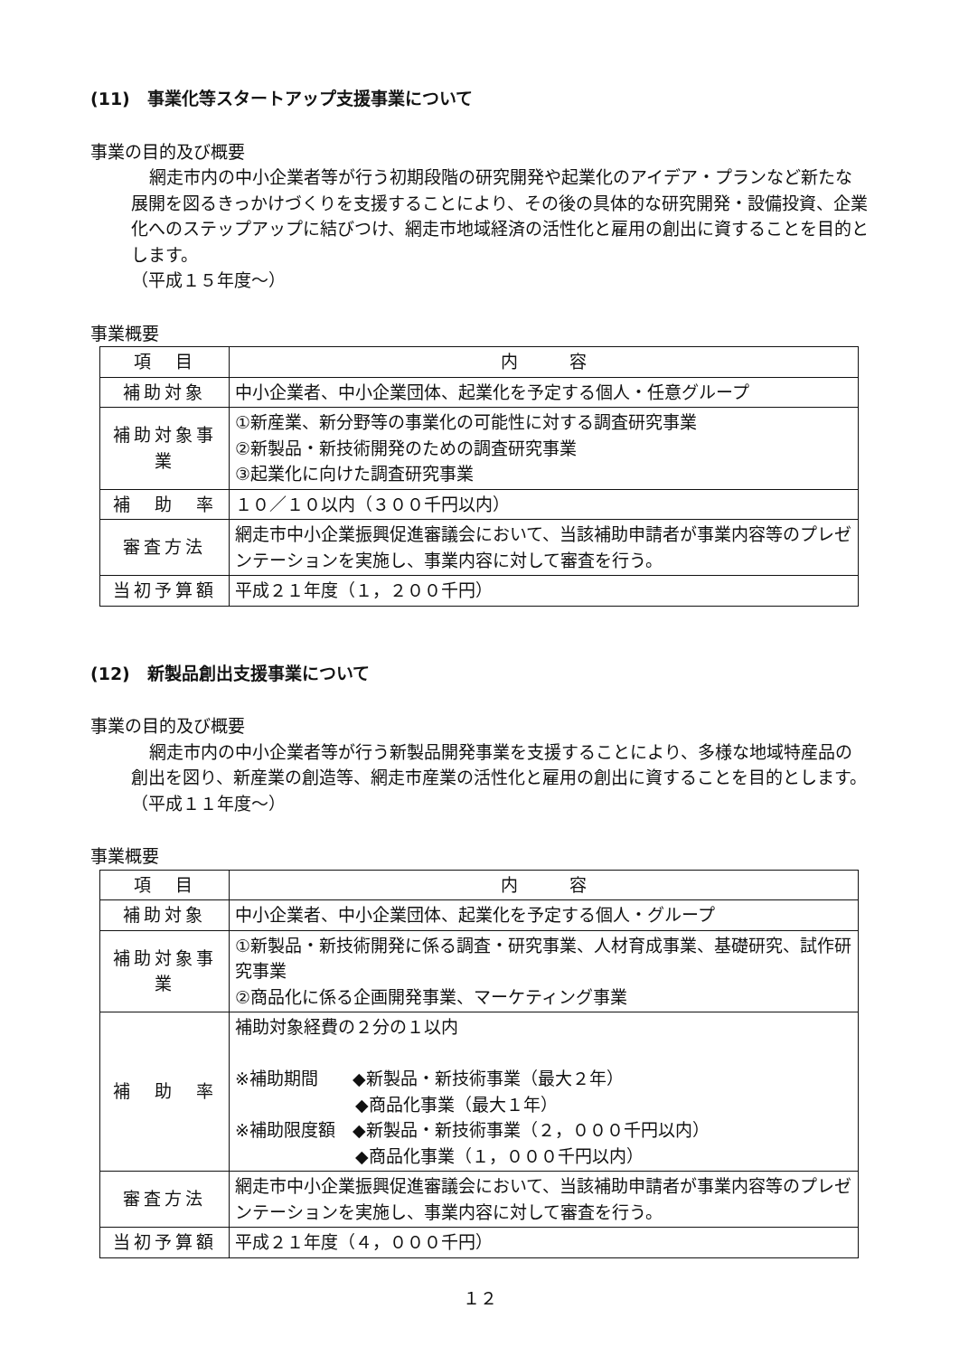(11)　事業化等スタートアップ支援事業について
事業の目的及び概要
網走市内の中小企業者等が行う初期段階の研究開発や起業化のアイデア・プランなど新たな展開を図るきっかけづくりを支援することにより、その後の具体的な研究開発・設備投資、企業化へのステップアップに結びつけ、網走市地域経済の活性化と雇用の創出に資することを目的とします。
（平成１５年度～）
事業概要
| 項 目 | 内 容 |
| 補助対象 | 中小企業者、中小企業団体、起業化を予定する個人・任意グループ |
| 補助対象事業 | ①新産業、新分野等の事業化の可能性に対する調査研究事業 ②新製品・新技術開発のための調査研究事業 ③起業化に向けた調査研究事業 |
| 補 助 率 | １０／１０以内（３００千円以内） |
| 審査方法 | 網走市中小企業振興促進審議会において、当該補助申請者が事業内容等のプレゼンテーションを実施し、事業内容に対して審査を行う。 |
| 当初予算額 | 平成２１年度（１，２００千円） |
(12)　新製品創出支援事業について
事業の目的及び概要
網走市内の中小企業者等が行う新製品開発事業を支援することにより、多様な地域特産品の創出を図り、新産業の創造等、網走市産業の活性化と雇用の創出に資することを目的とします。
（平成１１年度～）
事業概要
| 項 目 | 内 容 |
| 補助対象 | 中小企業者、中小企業団体、起業化を予定する個人・グループ |
| 補助対象事業 | ①新製品・新技術開発に係る調査・研究事業、人材育成事業、基礎研究、試作研究事業 ②商品化に係る企画開発事業、マーケティング事業 |
| 補 助 率 | 補助対象経費の２分の１以内 ※補助期間 ◆新製品・新技術事業（最大２年） ◆商品化事業（最大１年） ※補助限度額 ◆新製品・新技術事業（２，０００千円以内） ◆商品化事業（１，０００千円以内） |
| 審査方法 | 網走市中小企業振興促進審議会において、当該補助申請者が事業内容等のプレゼンテーションを実施し、事業内容に対して審査を行う。 |
| 当初予算額 | 平成２１年度（４，０００千円） |
１２